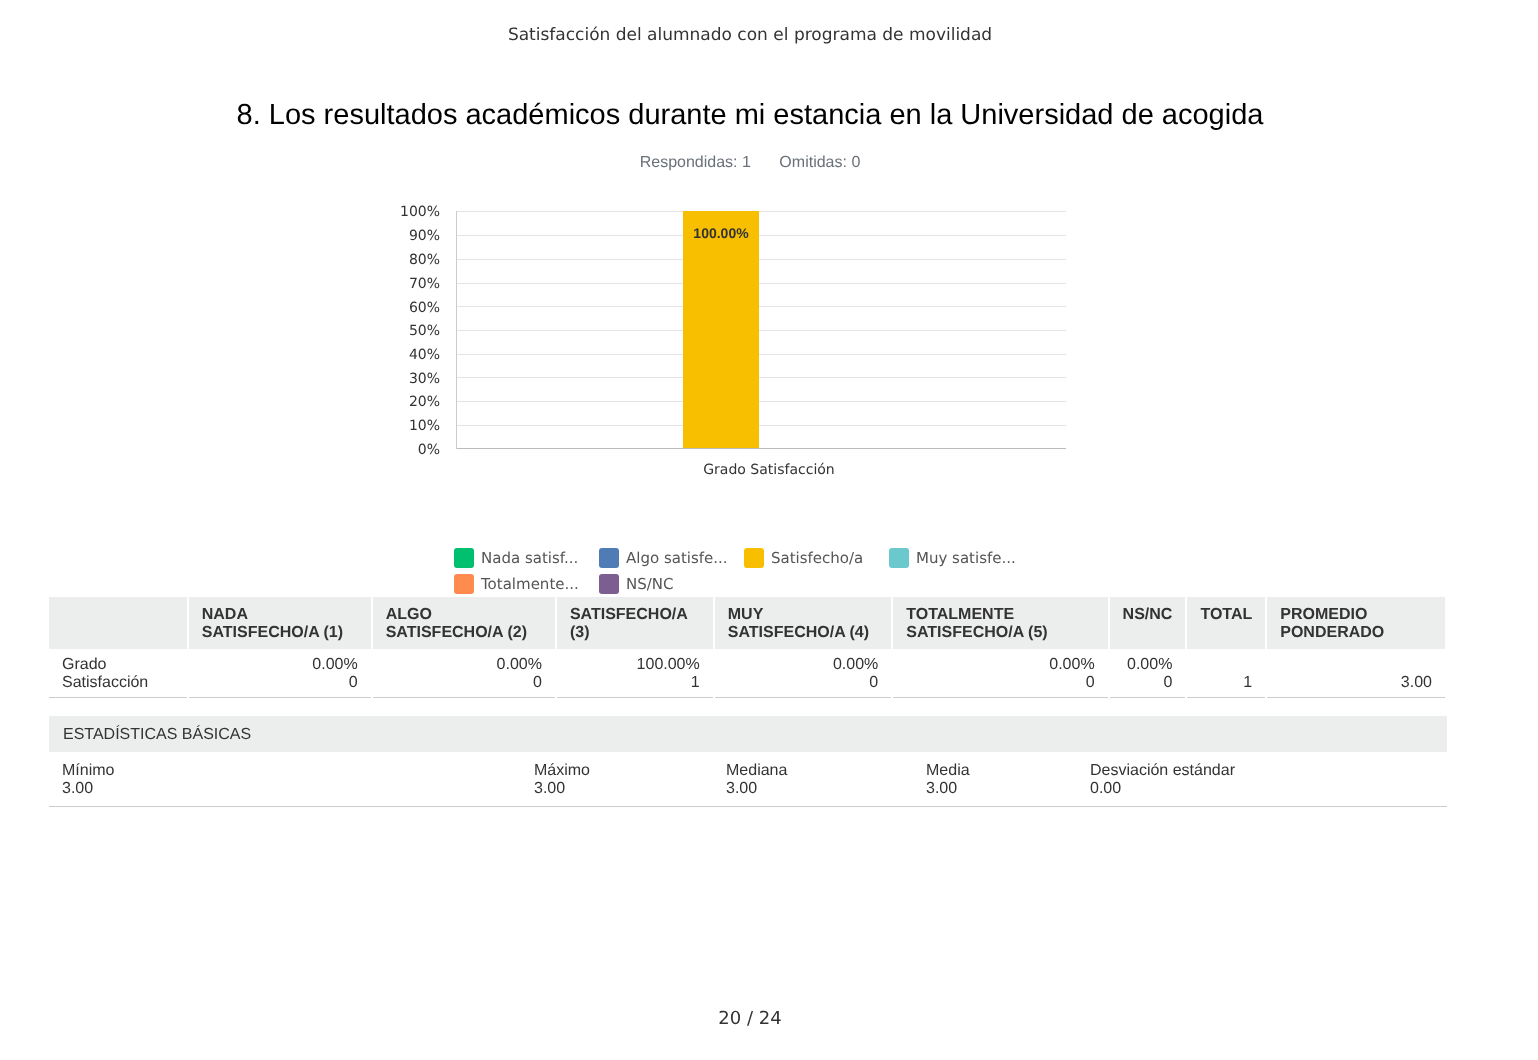Satisfacción del alumnado con el programa de movilidad
8. Los resultados académicos durante mi estancia en la Universidad de acogida
Respondidas: 1 Omitidas: 0
100%
90%
80%
70%
60%
50%
40%
30%
20%
10%
0%
100.00%
Grado Satisfacción
Nada satisf...
Algo satisfe...
Satisfecho/a
Muy satisfe...
Totalmente...
NS/NC
| | NADA SATISFECHO/A (1) | ALGO SATISFECHO/A (2) | SATISFECHO/A (3) | MUY SATISFECHO/A (4) | TOTALMENTE SATISFECHO/A (5) | NS/NC | TOTAL | PROMEDIO PONDERADO |
| --- | --- | --- | --- | --- | --- | --- | --- | --- |
| Grado Satisfacción | 0.00% 0 | 0.00% 0 | 100.00% 1 | 0.00% 0 | 0.00% 0 | 0.00% 0 | 1 | 3.00 |
ESTADÍSTICAS BÁSICAS
Mínimo
3.00
Máximo
3.00
Mediana
3.00
Media
3.00
Desviación estándar
0.00
20 / 24